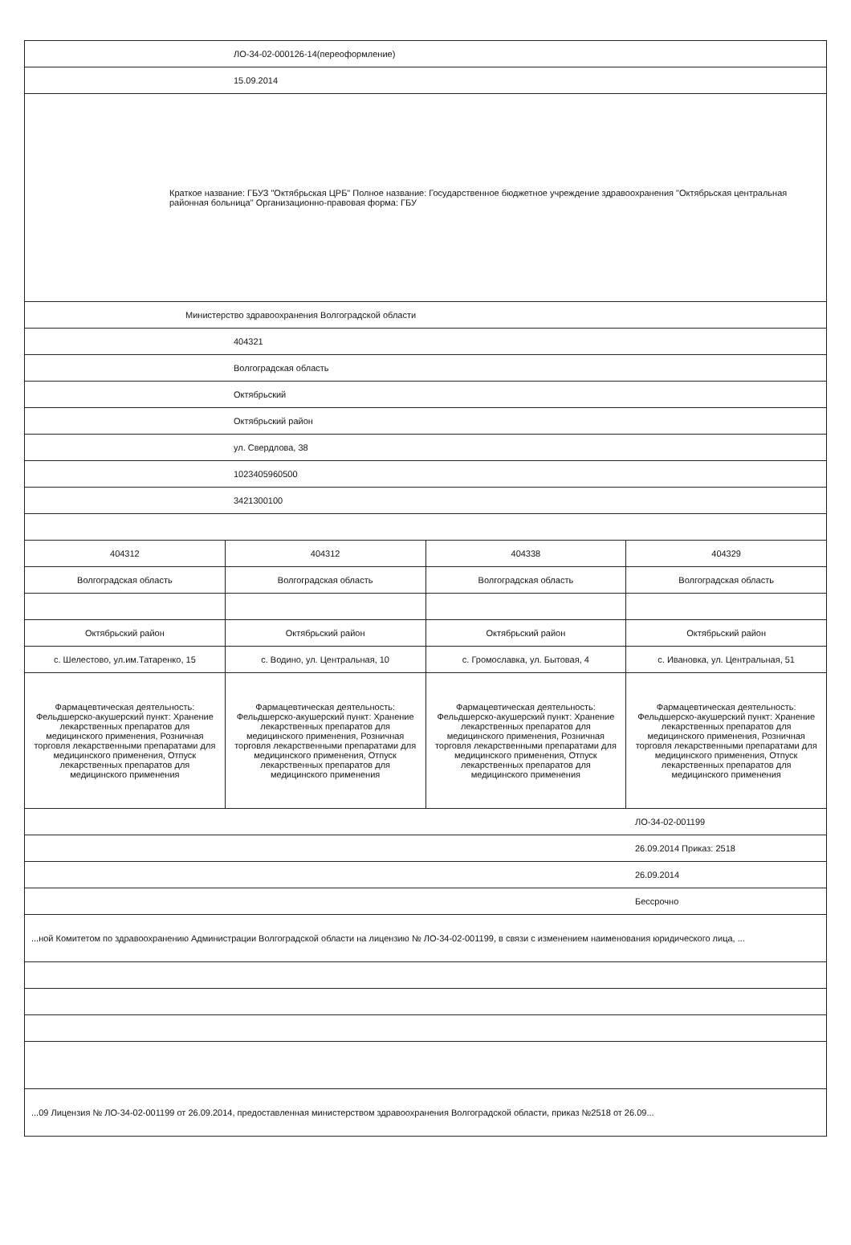| ЛО-34-02-000126-14(переоформление) | | | |
| 15.09.2014 | | | |
| Краткое название: ГБУЗ "Октябрьская ЦРБ" Полное название: Государственное бюджетное учреждение здравоохранения "Октябрьская центральная районная больница" Организационно-правовая форма: ГБУ | | | |
| Министерство здравоохранения Волгоградской области | | | |
| 404321 | | | |
| Волгоградская область | | | |
| Октябрьский | | | |
| Октябрьский район | | | |
| ул. Свердлова, 38 | | | |
| 1023405960500 | | | |
| 3421300100 | | | |
| 404312 | 404312 | 404338 | 404329 |
| Волгоградская область | Волгоградская область | Волгоградская область | Волгоградская область |
| Октябрьский район | Октябрьский район | Октябрьский район | Октябрьский район |
| с. Шелестово, ул.им.Татаренко, 15 | с. Водино, ул. Центральная, 10 | с. Громославка, ул. Бытовая, 4 | с. Ивановка, ул. Центральная, 51 |
| Фармацевтическая деятельность: Фельдшерско-акушерский пункт: Хранение лекарственных препаратов для медицинского применения, Розничная торговля лекарственными препаратами для медицинского применения, Отпуск лекарственных препаратов для медицинского применения | Фармацевтическая деятельность: Фельдшерско-акушерский пункт: Хранение лекарственных препаратов для медицинского применения, Розничная торговля лекарственными препаратами для медицинского применения, Отпуск лекарственных препаратов для медицинского применения | Фармацевтическая деятельность: Фельдшерско-акушерский пункт: Хранение лекарственных препаратов для медицинского применения, Розничная торговля лекарственными препаратами для медицинского применения, Отпуск лекарственных препаратов для медицинского применения | Фармацевтическая деятельность: Фельдшерско-акушерский пункт: Хранение лекарственных препаратов для медицинского применения, Розничная торговля лекарственными препаратами для медицинского применения, Отпуск лекарственных препаратов для медицинского применения |
| ЛО-34-02-001199 | | | |
| 26.09.2014 Приказ: 2518 | | | |
| 26.09.2014 | | | |
| Бессрочно | | | |
| ...ной Комитетом по здравоохранению Администрации Волгоградской области на лицензию № ЛО-34-02-001199, в связи с изменением наименования юридического лица, ... | | | |
| ...09 Лицензия № ЛО-34-02-001199 от 26.09.2014, предоставленная министерством здравоохранения Волгоградской области, приказ №2518 от 26.09... | | | |